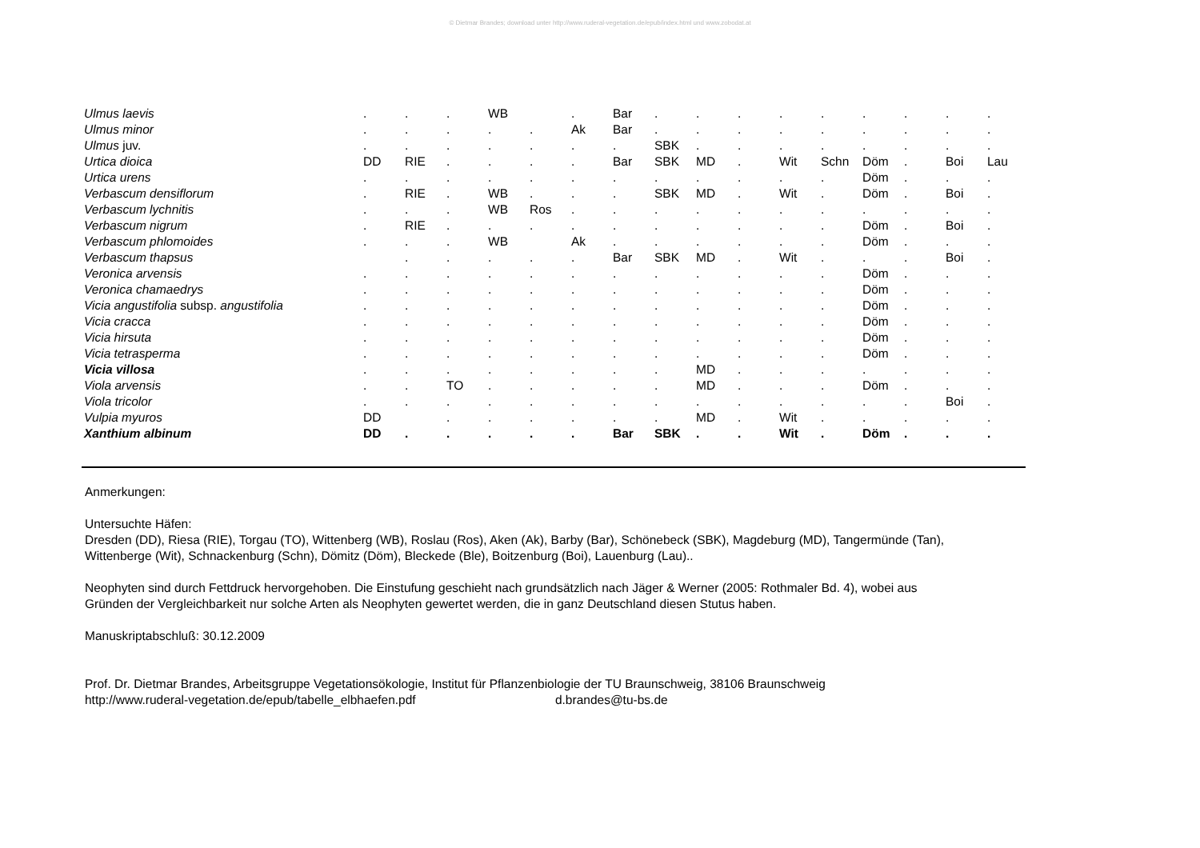© Dietmar Brandes; download unter http://www.ruderal-vegetation.de/epub/index.html und www.zobodat.at
| Ulmus laevis | . | . | . | WB | | . | Bar | . | . | . | . | . | . | . | . | . |
| Ulmus minor | . | . | . | . | . | Ak | Bar | . | . | . | . | . | . | . | . | . |
| Ulmus juv. | . | . | . | . | . | . | . | SBK | . | . | . | . | . | . | . | . |
| Urtica dioica | DD | RIE | . | . | . | . | Bar | SBK | MD | . | Wit | Schn | Döm | . | Boi | Lau |
| Urtica urens | . | . | . | . | . | . | . | . | . | . | . | . | Döm | . | . | . |
| Verbascum densiflorum | . | RIE | . | WB | . | . | . | SBK | MD | . | Wit | . | Döm | . | Boi | . |
| Verbascum lychnitis | . | . | . | WB | Ros | . | . | . | . | . | . | . | . | . | . | . |
| Verbascum nigrum | . | RIE | . | . | . | . | . | . | . | . | . | . | Döm | . | Boi | . |
| Verbascum phlomoides | . | . | . | WB | | Ak | . | . | . | . | . | . | Döm | . | . | . |
| Verbascum thapsus | | . | . | . | . | . | Bar | SBK | MD | . | Wit | . | . | . | Boi | . |
| Veronica arvensis | . | . | . | . | . | . | . | . | . | . | . | . | Döm | . | . | . |
| Veronica chamaedrys | . | . | . | . | . | . | . | . | . | . | . | . | Döm | . | . | . |
| Vicia angustifolia subsp. angustifolia | . | . | . | . | . | . | . | . | . | . | . | . | Döm | . | . | . |
| Vicia cracca | . | . | . | . | . | . | . | . | . | . | . | . | Döm | . | . | . |
| Vicia hirsuta | . | . | . | . | . | . | . | . | . | . | . | . | Döm | . | . | . |
| Vicia tetrasperma | . | . | . | . | . | . | . | . | . | . | . | . | Döm | . | . | . |
| Vicia villosa | . | . | . | . | . | . | . | . | MD | . | . | . | . | . | . | . |
| Viola arvensis | . | . | TO | . | . | . | . | . | MD | . | . | . | Döm | . | . | . |
| Viola tricolor | . | . | . | . | . | . | . | . | . | . | . | . | . | . | Boi | . |
| Vulpia myuros | DD | | . | . | . | . | . | . | MD | . | Wit | . | . | . | . | . |
| Xanthium albinum | DD | . | . | . | . | . | Bar | SBK | . | . | Wit | . | Döm | . | . | . |
Anmerkungen:
Untersuchte Häfen:
Dresden (DD), Riesa (RIE), Torgau (TO), Wittenberg (WB), Roslau (Ros), Aken (Ak), Barby (Bar), Schönebeck (SBK), Magdeburg (MD), Tangermünde (Tan),
Wittenberge (Wit), Schnackenburg (Schn), Dömitz (Döm), Bleckede (Ble), Boitzenburg (Boi), Lauenburg (Lau)..
Neophyten sind durch Fettdruck hervorgehoben. Die Einstufung geschieht nach grundsätzlich nach Jäger & Werner (2005: Rothmaler Bd. 4), wobei aus
Gründen der Vergleichbarkeit nur solche Arten als Neophyten gewertet werden, die in ganz Deutschland diesen Stutus haben.
Manuskriptabschluß: 30.12.2009
Prof. Dr. Dietmar Brandes, Arbeitsgruppe Vegetationsökologie, Institut für Pflanzenbiologie der TU Braunschweig, 38106 Braunschweig
http://www.ruderal-vegetation.de/epub/tabelle_elbhaefen.pdf d.brandes@tu-bs.de